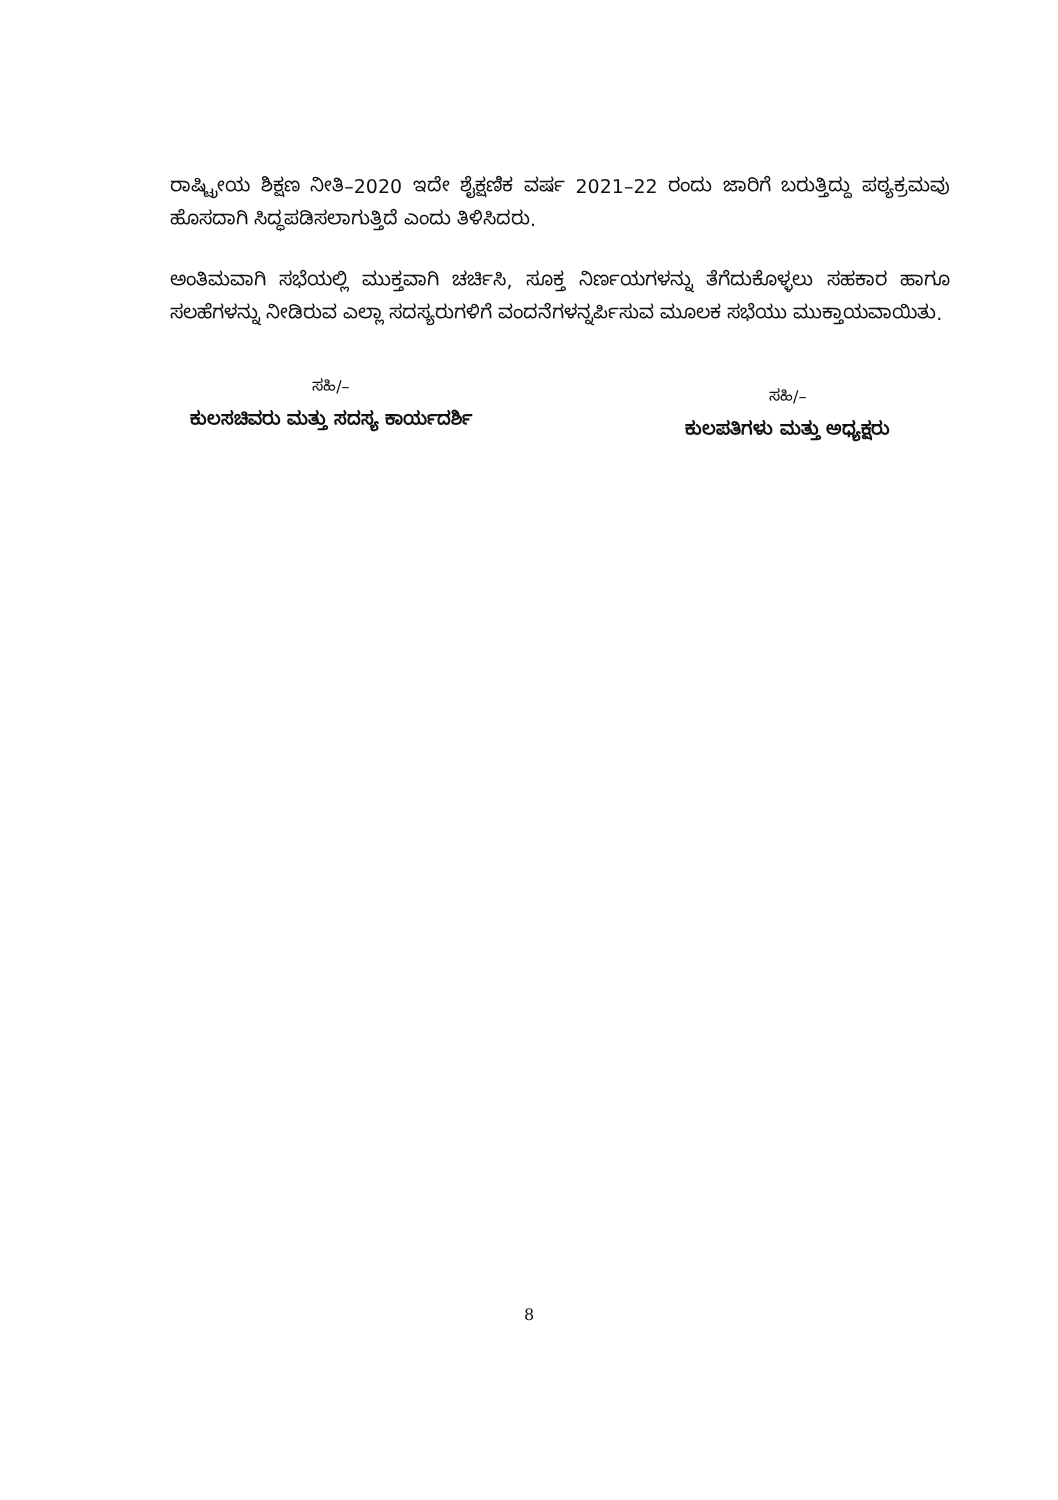ರಾಷ್ಟ್ರೀಯ ಶಿಕ್ಷಣ ನೀತಿ–2020 ಇದೇ ಶೈಕ್ಷಣಿಕ ವರ್ಷ 2021–22 ರಂದು ಜಾರಿಗೆ ಬರುತ್ತಿದ್ದು ಪಠ್ಯಕ್ರಮವು ಹೊಸದಾಗಿ ಸಿದ್ಧಪಡಿಸಲಾಗುತ್ತಿದೆ ಎಂದು ತಿಳಿಸಿದರು.
ಅಂತಿಮವಾಗಿ ಸಭೆಯಲ್ಲಿ ಮುಕ್ತವಾಗಿ ಚರ್ಚಿಸಿ, ಸೂಕ್ತ ನಿರ್ಣಯಗಳನ್ನು ತೆಗೆದುಕೊಳ್ಳಲು ಸಹಕಾರ ಹಾಗೂ ಸಲಹೆಗಳನ್ನು ನೀಡಿರುವ ಎಲ್ಲಾ ಸದಸ್ಯರುಗಳಿಗೆ ವಂದನೆಗಳನ್ನರ್ಪಿಸುವ ಮೂಲಕ ಸಭೆಯು ಮುಕ್ತಾಯವಾಯಿತು.
ಸಹಿ/–
ಕುಲಸಚಿವರು ಮತ್ತು ಸದಸ್ಯ ಕಾರ್ಯದರ್ಶಿ
ಸಹಿ/–
ಕುಲಪತಿಗಳು ಮತ್ತು ಅಧ್ಯಕ್ಷರು
8